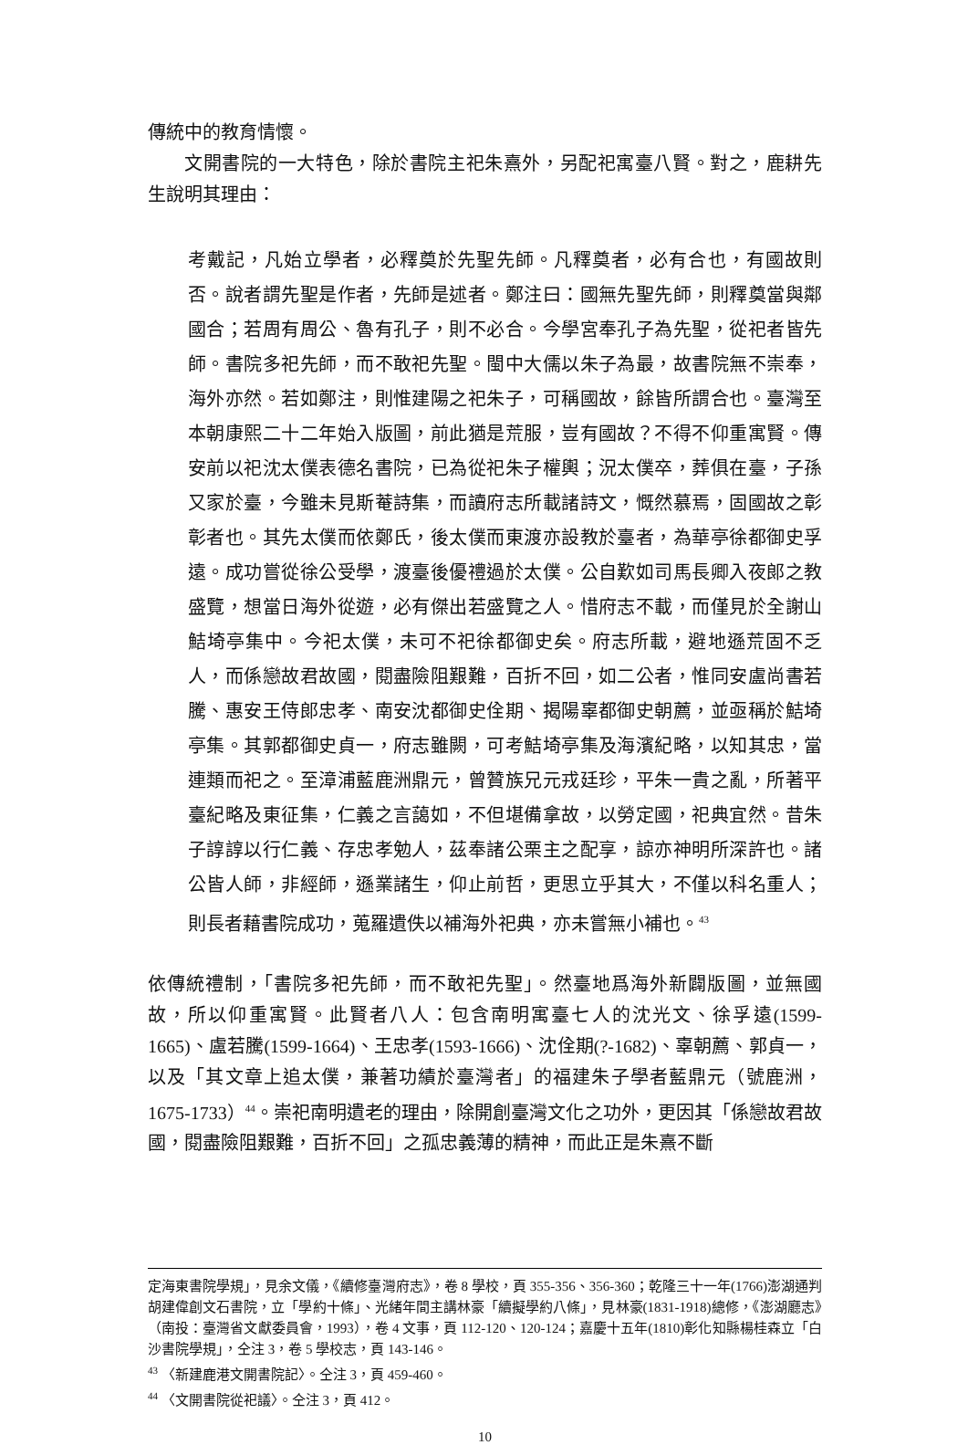傳統中的教育情懷。
文開書院的一大特色，除於書院主祀朱熹外，另配祀寓臺八賢。對之，鹿耕先生說明其理由：
考戴記，凡始立學者，必釋奠於先聖先師。凡釋奠者，必有合也，有國故則否。說者謂先聖是作者，先師是述者。鄭注曰：國無先聖先師，則釋奠當與鄰國合；若周有周公、魯有孔子，則不必合。今學宮奉孔子為先聖，從祀者皆先師。書院多祀先師，而不敢祀先聖。閩中大儒以朱子為最，故書院無不崇奉，海外亦然。若如鄭注，則惟建陽之祀朱子，可稱國故，餘皆所謂合也。臺灣至本朝康熙二十二年始入版圖，前此猶是荒服，豈有國故？不得不仰重寓賢。傳安前以祀沈太僕表德名書院，已為從祀朱子權輿；況太僕卒，葬俱在臺，子孫又家於臺，今雖未見斯菴詩集，而讀府志所載諸詩文，慨然慕焉，固國故之彰彰者也。其先太僕而依鄭氏，後太僕而東渡亦設教於臺者，為華亭徐都御史孚遠。成功嘗從徐公受學，渡臺後優禮過於太僕。公自歎如司馬長卿入夜郎之教盛覽，想當日海外從遊，必有傑出若盛覽之人。惜府志不載，而僅見於全謝山鮚埼亭集中。今祀太僕，未可不祀徐都御史矣。府志所載，避地遜荒固不乏人，而係戀故君故國，閱盡險阻艱難，百折不回，如二公者，惟同安盧尚書若騰、惠安王侍郎忠孝、南安沈都御史佺期、揭陽辜都御史朝薦，並亟稱於鮚埼亭集。其郭都御史貞一，府志雖闕，可考鮚埼亭集及海濱紀略，以知其忠，當連類而祀之。至漳浦藍鹿洲鼎元，曾贊族兄元戎廷珍，平朱一貴之亂，所著平臺紀略及東征集，仁義之言藹如，不但堪備拿故，以勞定國，祀典宜然。昔朱子諄諄以行仁義、存忠孝勉人，茲奉諸公栗主之配享，諒亦神明所深許也。諸公皆人師，非經師，遜業諸生，仰止前哲，更思立乎其大，不僅以科名重人；則長者藉書院成功，蒐羅遺佚以補海外祀典，亦未嘗無小補也。<sup>43</sup>
依傳統禮制，「書院多祀先師，而不敢祀先聖」。然臺地爲海外新闢版圖，並無國故，所以仰重寓賢。此賢者八人：包含南明寓臺七人的沈光文、徐孚遠(1599-1665)、盧若騰(1599-1664)、王忠孝(1593-1666)、沈佺期(?-1682)、辜朝薦、郭貞一，以及「其文章上追太僕，兼著功績於臺灣者」的福建朱子學者藍鼎元（號鹿洲，1675-1733）<sup>44</sup>。崇祀南明遺老的理由，除開創臺灣文化之功外，更因其「係戀故君故國，閱盡險阻艱難，百折不回」之孤忠義薄的精神，而此正是朱熹不斷
定海東書院學規」，見余文儀，《續修臺灣府志》，卷 8 學校，頁 355-356、356-360；乾隆三十一年(1766)澎湖通判胡建偉創文石書院，立「學約十條」、光緒年間主講林豪「續擬學約八條」，見林豪(1831-1918)總修，《澎湖廳志》（南投：臺灣省文獻委員會，1993），卷 4 文事，頁 112-120、120-124；嘉慶十五年(1810)彰化知縣楊桂森立「白沙書院學規」，仝注 3，卷 5 學校志，頁 143-146。
<sup>43</sup> 〈新建鹿港文開書院記〉。仝注 3，頁 459-460。
<sup>44</sup> 〈文開書院從祀議〉。仝注 3，頁 412。
10